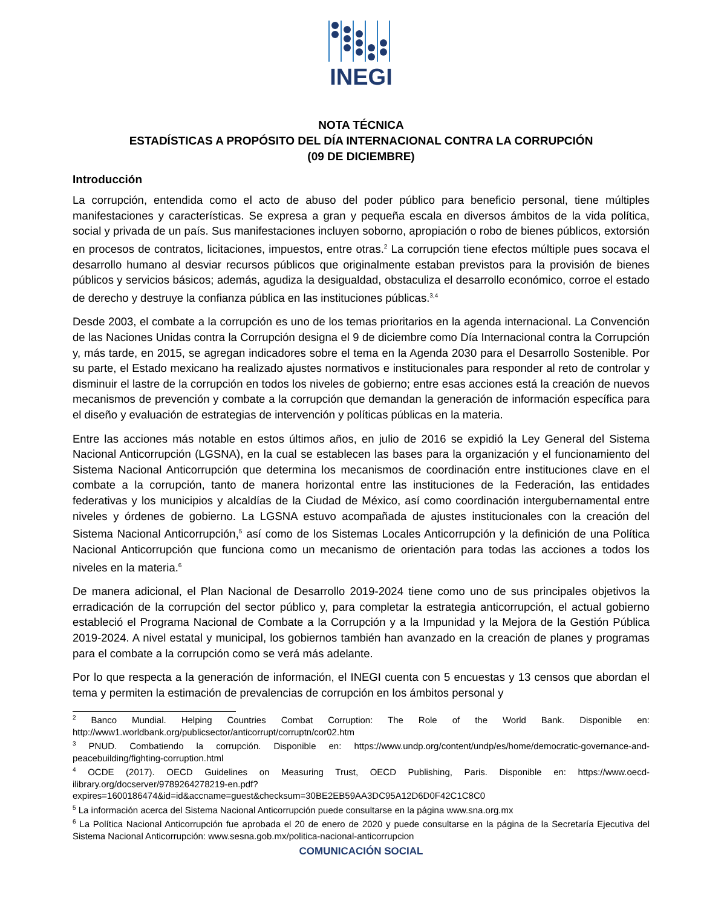INEGI
NOTA TÉCNICA
ESTADÍSTICAS A PROPÓSITO DEL DÍA INTERNACIONAL CONTRA LA CORRUPCIÓN
(09 DE DICIEMBRE)
Introducción
La corrupción, entendida como el acto de abuso del poder público para beneficio personal, tiene múltiples manifestaciones y características. Se expresa a gran y pequeña escala en diversos ámbitos de la vida política, social y privada de un país. Sus manifestaciones incluyen soborno, apropiación o robo de bienes públicos, extorsión en procesos de contratos, licitaciones, impuestos, entre otras.<sup>2</sup> La corrupción tiene efectos múltiple pues socava el desarrollo humano al desviar recursos públicos que originalmente estaban previstos para la provisión de bienes públicos y servicios básicos; además, agudiza la desigualdad, obstaculiza el desarrollo económico, corroe el estado de derecho y destruye la confianza pública en las instituciones públicas.<sup>3,4</sup>
Desde 2003, el combate a la corrupción es uno de los temas prioritarios en la agenda internacional. La Convención de las Naciones Unidas contra la Corrupción designa el 9 de diciembre como Día Internacional contra la Corrupción y, más tarde, en 2015, se agregan indicadores sobre el tema en la Agenda 2030 para el Desarrollo Sostenible. Por su parte, el Estado mexicano ha realizado ajustes normativos e institucionales para responder al reto de controlar y disminuir el lastre de la corrupción en todos los niveles de gobierno; entre esas acciones está la creación de nuevos mecanismos de prevención y combate a la corrupción que demandan la generación de información específica para el diseño y evaluación de estrategias de intervención y políticas públicas en la materia.
Entre las acciones más notable en estos últimos años, en julio de 2016 se expidió la Ley General del Sistema Nacional Anticorrupción (LGSNA), en la cual se establecen las bases para la organización y el funcionamiento del Sistema Nacional Anticorrupción que determina los mecanismos de coordinación entre instituciones clave en el combate a la corrupción, tanto de manera horizontal entre las instituciones de la Federación, las entidades federativas y los municipios y alcaldías de la Ciudad de México, así como coordinación intergubernamental entre niveles y órdenes de gobierno. La LGSNA estuvo acompañada de ajustes institucionales con la creación del Sistema Nacional Anticorrupción,<sup>5</sup> así como de los Sistemas Locales Anticorrupción y la definición de una Política Nacional Anticorrupción que funciona como un mecanismo de orientación para todas las acciones a todos los niveles en la materia.<sup>6</sup>
De manera adicional, el Plan Nacional de Desarrollo 2019-2024 tiene como uno de sus principales objetivos la erradicación de la corrupción del sector público y, para completar la estrategia anticorrupción, el actual gobierno estableció el Programa Nacional de Combate a la Corrupción y a la Impunidad y la Mejora de la Gestión Pública 2019-2024. A nivel estatal y municipal, los gobiernos también han avanzado en la creación de planes y programas para el combate a la corrupción como se verá más adelante.
Por lo que respecta a la generación de información, el INEGI cuenta con 5 encuestas y 13 censos que abordan el tema y permiten la estimación de prevalencias de corrupción en los ámbitos personal y
<sup>2</sup> Banco Mundial. Helping Countries Combat Corruption: The Role of the World Bank. Disponible en: http://www1.worldbank.org/publicsector/anticorrupt/corruptn/cor02.htm
<sup>3</sup> PNUD. Combatiendo la corrupción. Disponible en: https://www.undp.org/content/undp/es/home/democratic-governance-and-peacebuilding/fighting-corruption.html
<sup>4</sup> OCDE (2017). OECD Guidelines on Measuring Trust, OECD Publishing, Paris. Disponible en: https://www.oecd-ilibrary.org/docserver/9789264278219-en.pdf?expires=1600186474&id=id&accname=guest&checksum=30BE2EB59AA3DC95A12D6D0F42C1C8C0
<sup>5</sup> La información acerca del Sistema Nacional Anticorrupción puede consultarse en la página www.sna.org.mx
<sup>6</sup> La Política Nacional Anticorrupción fue aprobada el 20 de enero de 2020 y puede consultarse en la página de la Secretaría Ejecutiva del Sistema Nacional Anticorrupción: www.sesna.gob.mx/politica-nacional-anticorrupcion
COMUNICACIÓN SOCIAL